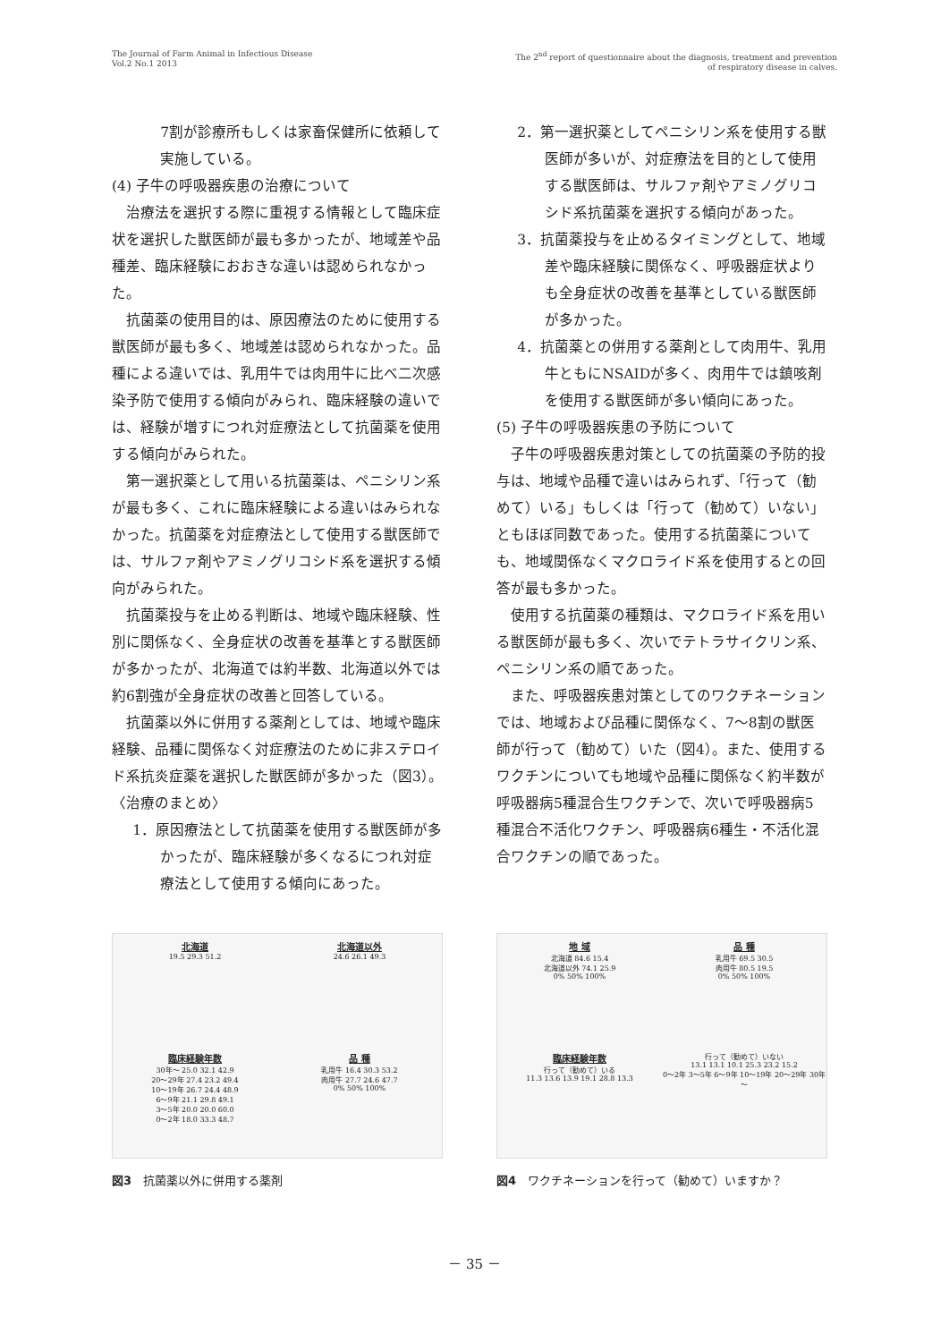The Journal of Farm Animal in Infectious Disease
Vol.2 No.1 2013
The 2<sup>nd</sup> report of questionnaire about the diagnosis, treatment and prevention
of respiratory disease in calves.
7割が診療所もしくは家畜保健所に依頼して実施している。
(4) 子牛の呼吸器疾患の治療について
治療法を選択する際に重視する情報として臨床症状を選択した獣医師が最も多かったが、地域差や品種差、臨床経験におおきな違いは認められなかった。
抗菌薬の使用目的は、原因療法のために使用する獣医師が最も多く、地域差は認められなかった。品種による違いでは、乳用牛では肉用牛に比べ二次感染予防で使用する傾向がみられ、臨床経験の違いでは、経験が増すにつれ対症療法として抗菌薬を使用する傾向がみられた。
第一選択薬として用いる抗菌薬は、ペニシリン系が最も多く、これに臨床経験による違いはみられなかった。抗菌薬を対症療法として使用する獣医師では、サルファ剤やアミノグリコシド系を選択する傾向がみられた。
抗菌薬投与を止める判断は、地域や臨床経験、性別に関係なく、全身症状の改善を基準とする獣医師が多かったが、北海道では約半数、北海道以外では約6割強が全身症状の改善と回答している。
抗菌薬以外に併用する薬剤としては、地域や臨床経験、品種に関係なく対症療法のために非ステロイド系抗炎症薬を選択した獣医師が多かった（図3）。
〈治療のまとめ〉
1．原因療法として抗菌薬を使用する獣医師が多かったが、臨床経験が多くなるにつれ対症療法として使用する傾向にあった。
2．第一選択薬としてペニシリン系を使用する獣医師が多いが、対症療法を目的として使用する獣医師は、サルファ剤やアミノグリコシド系抗菌薬を選択する傾向があった。
3．抗菌薬投与を止めるタイミングとして、地域差や臨床経験に関係なく、呼吸器症状よりも全身症状の改善を基準としている獣医師が多かった。
4．抗菌薬との併用する薬剤として肉用牛、乳用牛ともにNSAIDが多く、肉用牛では鎮咳剤を使用する獣医師が多い傾向にあった。
(5) 子牛の呼吸器疾患の予防について
子牛の呼吸器疾患対策としての抗菌薬の予防的投与は、地域や品種で違いはみられず、「行って（勧めて）いる」もしくは「行って（勧めて）いない」ともほぼ同数であった。使用する抗菌薬についても、地域関係なくマクロライド系を使用するとの回答が最も多かった。
使用する抗菌薬の種類は、マクロライド系を用いる獣医師が最も多く、次いでテトラサイクリン系、ペニシリン系の順であった。
また、呼吸器疾患対策としてのワクチネーションでは、地域および品種に関係なく、7～8割の獣医師が行って（勧めて）いた（図4）。また、使用するワクチンについても地域や品種に関係なく約半数が呼吸器病5種混合生ワクチンで、次いで呼吸器病5種混合不活化ワクチン、呼吸器病6種生・不活化混合ワクチンの順であった。
北海道
19.5 29.3 51.2
北海道以外
24.6 26.1 49.3
臨床経験年数
30年～ 25.0 32.1 42.9
20～29年 27.4 23.2 49.4
10～19年 26.7 24.4 48.9
6～9年 21.1 29.8 49.1
3～5年 20.0 20.0 60.0
0～2年 18.0 33.3 48.7
品 種
乳用牛 16.4 30.3 53.2
肉用牛 27.7 24.6 47.7
0% 50% 100%
図3　抗菌薬以外に併用する薬剤
地 域
北海道 84.6 15.4
北海道以外 74.1 25.9
0% 50% 100%
品 種
乳用牛 69.5 30.5
肉用牛 80.5 19.5
0% 50% 100%
臨床経験年数
行って（勧めて）いる
11.3 13.6 13.9 19.1 28.8 13.3
行って（勧めて）いない
13.1 13.1 10.1 25.3 23.2 15.2
0～2年 3～5年 6～9年 10～19年 20～29年 30年～
図4　ワクチネーションを行って（勧めて）いますか？
－ 35 －